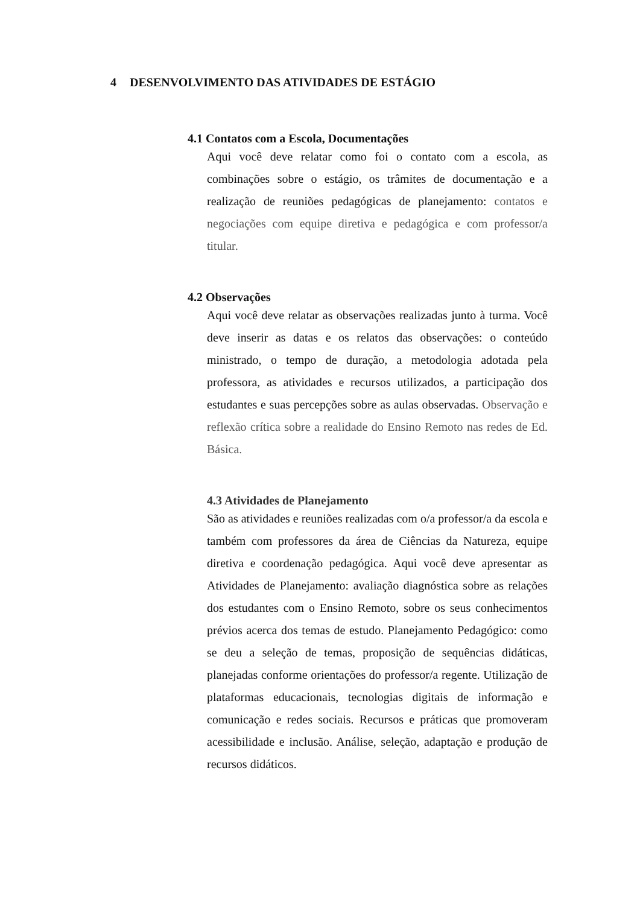4 DESENVOLVIMENTO DAS ATIVIDADES DE ESTÁGIO
4.1 Contatos com a Escola, Documentações
Aqui você deve relatar como foi o contato com a escola, as combinações sobre o estágio, os trâmites de documentação e a realização de reuniões pedagógicas de planejamento: contatos e negociações com equipe diretiva e pedagógica e com professor/a titular.
4.2 Observações
Aqui você deve relatar as observações realizadas junto à turma. Você deve inserir as datas e os relatos das observações: o conteúdo ministrado, o tempo de duração, a metodologia adotada pela professora, as atividades e recursos utilizados, a participação dos estudantes e suas percepções sobre as aulas observadas. Observação e reflexão crítica sobre a realidade do Ensino Remoto nas redes de Ed. Básica.
4.3 Atividades de Planejamento
São as atividades e reuniões realizadas com o/a professor/a da escola e também com professores da área de Ciências da Natureza, equipe diretiva e coordenação pedagógica. Aqui você deve apresentar as Atividades de Planejamento: avaliação diagnóstica sobre as relações dos estudantes com o Ensino Remoto, sobre os seus conhecimentos prévios acerca dos temas de estudo. Planejamento Pedagógico: como se deu a seleção de temas, proposição de sequências didáticas, planejadas conforme orientações do professor/a regente. Utilização de plataformas educacionais, tecnologias digitais de informação e comunicação e redes sociais. Recursos e práticas que promoveram acessibilidade e inclusão. Análise, seleção, adaptação e produção de recursos didáticos.